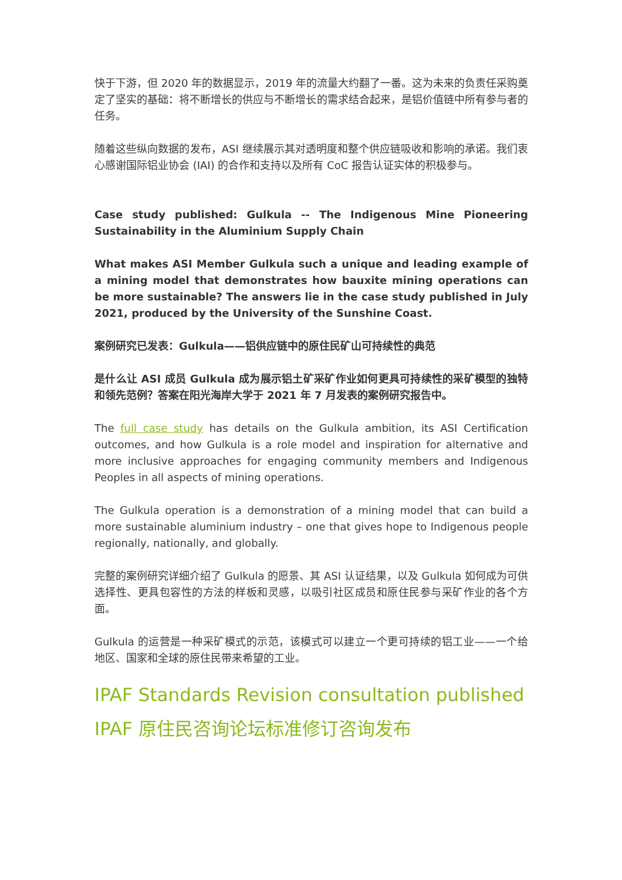快于下游，但 2020 年的数据显示，2019 年的流量大约翻了一番。这为未来的负责任采购奠定了坚实的基础：将不断增长的供应与不断增长的需求结合起来，是铝价值链中所有参与者的任务。
随着这些纵向数据的发布，ASI 继续展示其对透明度和整个供应链吸收和影响的承诺。我们衷心感谢国际铝业协会 (IAI) 的合作和支持以及所有 CoC 报告认证实体的积极参与。
Case study published: Gulkula -- The Indigenous Mine Pioneering Sustainability in the Aluminium Supply Chain
What makes ASI Member Gulkula such a unique and leading example of a mining model that demonstrates how bauxite mining operations can be more sustainable? The answers lie in the case study published in July 2021, produced by the University of the Sunshine Coast.
案例研究已发表：Gulkula——铝供应链中的原住民矿山可持续性的典范
是什么让 ASI 成员 Gulkula 成为展示铝土矿采矿作业如何更具可持续性的采矿模型的独特和领先范例？答案在阳光海岸大学于 2021 年 7 月发表的案例研究报告中。
The full case study has details on the Gulkula ambition, its ASI Certification outcomes, and how Gulkula is a role model and inspiration for alternative and more inclusive approaches for engaging community members and Indigenous Peoples in all aspects of mining operations.
The Gulkula operation is a demonstration of a mining model that can build a more sustainable aluminium industry – one that gives hope to Indigenous people regionally, nationally, and globally.
完整的案例研究详细介绍了 Gulkula 的愿景、其 ASI 认证结果，以及 Gulkula 如何成为可供选择性、更具包容性的方法的样板和灵感，以吸引社区成员和原住民参与采矿作业的各个方面。
Gulkula 的运营是一种采矿模式的示范，该模式可以建立一个更可持续的铝工业——一个给地区、国家和全球的原住民带来希望的工业。
IPAF Standards Revision consultation published
IPAF 原住民咨询论坛标准修订咨询发布